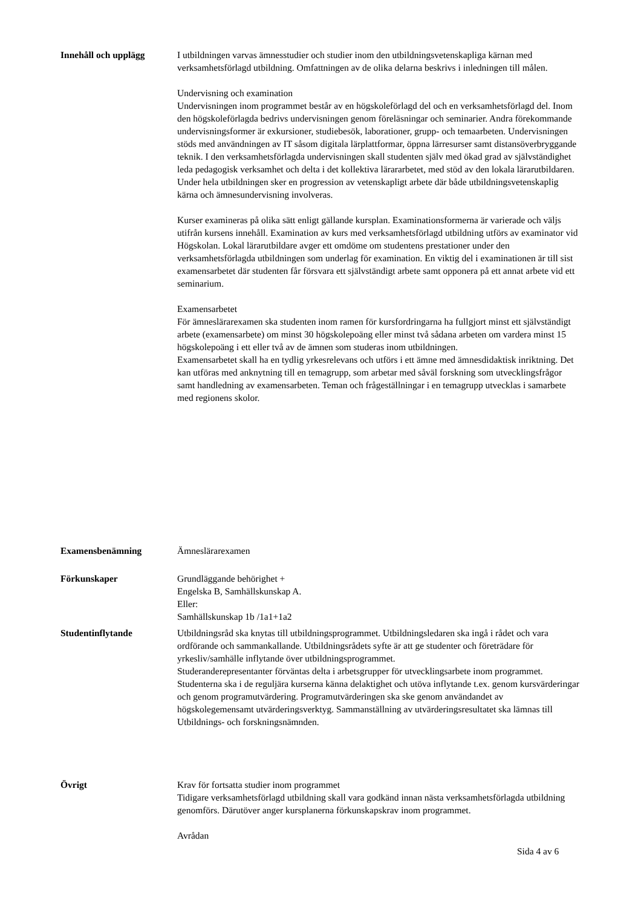Innehåll och upplägg I utbildningen varvas ämnesstudier och studier inom den utbildningsvetenskapliga kärnan med verksamhetsförlagd utbildning. Omfattningen av de olika delarna beskrivs i inledningen till målen.
Undervisning och examination
Undervisningen inom programmet består av en högskoleförlagd del och en verksamhetsförlagd del. Inom den högskoleförlagda bedrivs undervisningen genom föreläsningar och seminarier. Andra förekommande undervisningsformer är exkursioner, studiebesök, laborationer, grupp- och temaarbeten. Undervisningen stöds med användningen av IT såsom digitala lärplattformar, öppna lärresurser samt distansöverbryggande teknik. I den verksamhetsförlagda undervisningen skall studenten själv med ökad grad av självständighet leda pedagogisk verksamhet och delta i det kollektiva lärararbetet, med stöd av den lokala lärarutbildaren. Under hela utbildningen sker en progression av vetenskapligt arbete där både utbildningsvetenskaplig kärna och ämnesundervisning involveras.
Kurser examineras på olika sätt enligt gällande kursplan. Examinationsformerna är varierade och väljs utifrån kursens innehåll. Examination av kurs med verksamhetsförlagd utbildning utförs av examinator vid Högskolan. Lokal lärarutbildare avger ett omdöme om studentens prestationer under den verksamhetsförlagda utbildningen som underlag för examination. En viktig del i examinationen är till sist examensarbetet där studenten får försvara ett självständigt arbete samt opponera på ett annat arbete vid ett seminarium.
Examensarbetet
För ämneslärarexamen ska studenten inom ramen för kursfordringarna ha fullgjort minst ett självständigt arbete (examensarbete) om minst 30 högskolepoäng eller minst två sådana arbeten om vardera minst 15 högskolepoäng i ett eller två av de ämnen som studeras inom utbildningen.
Examensarbetet skall ha en tydlig yrkesrelevans och utförs i ett ämne med ämnesdidaktisk inriktning. Det kan utföras med anknytning till en temagrupp, som arbetar med såväl forskning som utvecklingsfrågor samt handledning av examensarbeten. Teman och frågeställningar i en temagrupp utvecklas i samarbete med regionens skolor.
Examensbenämning Ämneslärarexamen
Förkunskaper Grundläggande behörighet +
Engelska B, Samhällskunskap A.
Eller:
Samhällskunskap 1b /1a1+1a2
Studentinflytande Utbildningsråd ska knytas till utbildningsprogrammet. Utbildningsledaren ska ingå i rådet och vara ordförande och sammankallande. Utbildningsrådets syfte är att ge studenter och företrädare för yrkesliv/samhälle inflytande över utbildningsprogrammet.
Studeranderepresentanter förväntas delta i arbetsgrupper för utvecklingsarbete inom programmet.
Studenterna ska i de reguljära kurserna känna delaktighet och utöva inflytande t.ex. genom kursvärderingar och genom programutvärdering. Programutvärderingen ska ske genom användandet av högskolegemensamt utvärderingsverktyg. Sammanställning av utvärderingsresultatet ska lämnas till Utbildnings- och forskningsnämnden.
Övrigt Krav för fortsatta studier inom programmet
Tidigare verksamhetsförlagd utbildning skall vara godkänd innan nästa verksamhetsförlagda utbildning genomförs. Därutöver anger kursplanerna förkunskapskrav inom programmet.
Avrådan
Sida 4 av 6